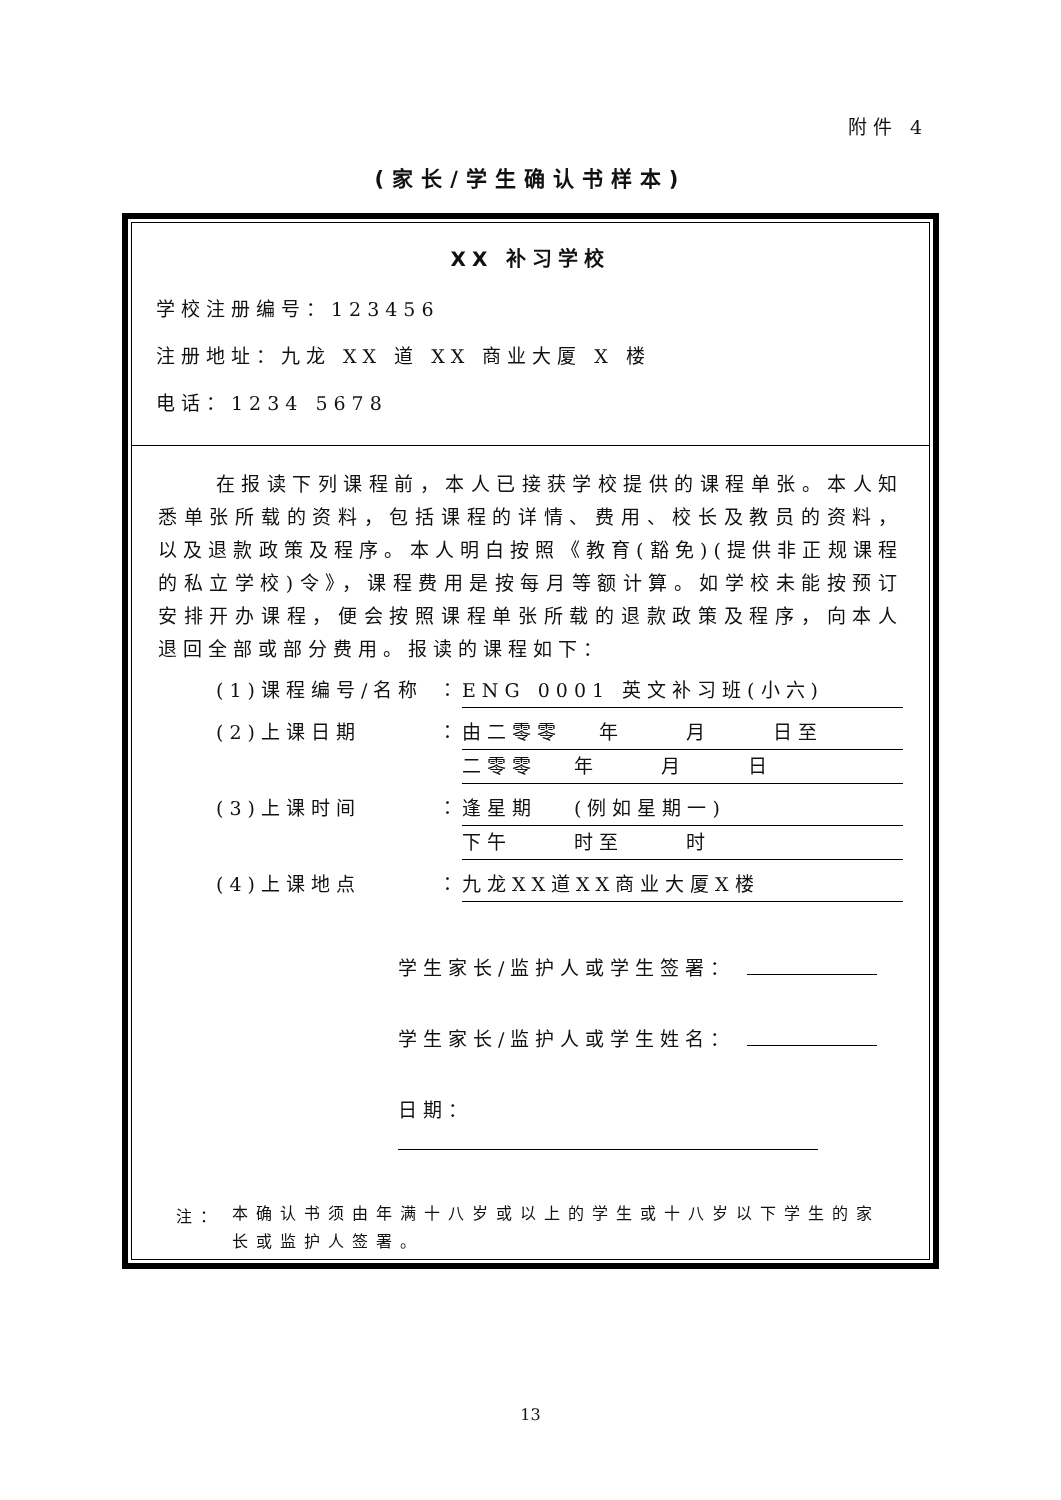附件 4
(家长/学生确认书样本)
XX 补习学校
学校注册编号：123456
注册地址：九龙 XX 道 XX 商业大厦 X 楼
电话：1234 5678
在报读下列课程前，本人已接获学校提供的课程单张。本人知悉单张所载的资料，包括课程的详情、费用、校长及教员的资料，以及退款政策及程序。本人明白按照《教育(豁免)(提供非正规课程的私立学校)令》，课程费用是按每月等额计算。如学校未能按预订安排开办课程，便会按照课程单张所载的退款政策及程序，向本人退回全部或部分费用。报读的课程如下：
(1)课程编号/名称 ：
ENG 0001 英文补习班(小六)
(2)上课日期 ：
由二零零　 年　　 月　　 日至
二零零　 年　　 月　　 日
(3)上课时间 ：
逢星期　 (例如星期一)
下午　　 时至　　 时
(4)上课地点 ：
九龙XX道XX商业大厦X楼
学生家长/监护人或学生签署：
学生家长/监护人或学生姓名：
日期：
注： 本确认书须由年满十八岁或以上的学生或十八岁以下学生的家长或监护人签署。
13